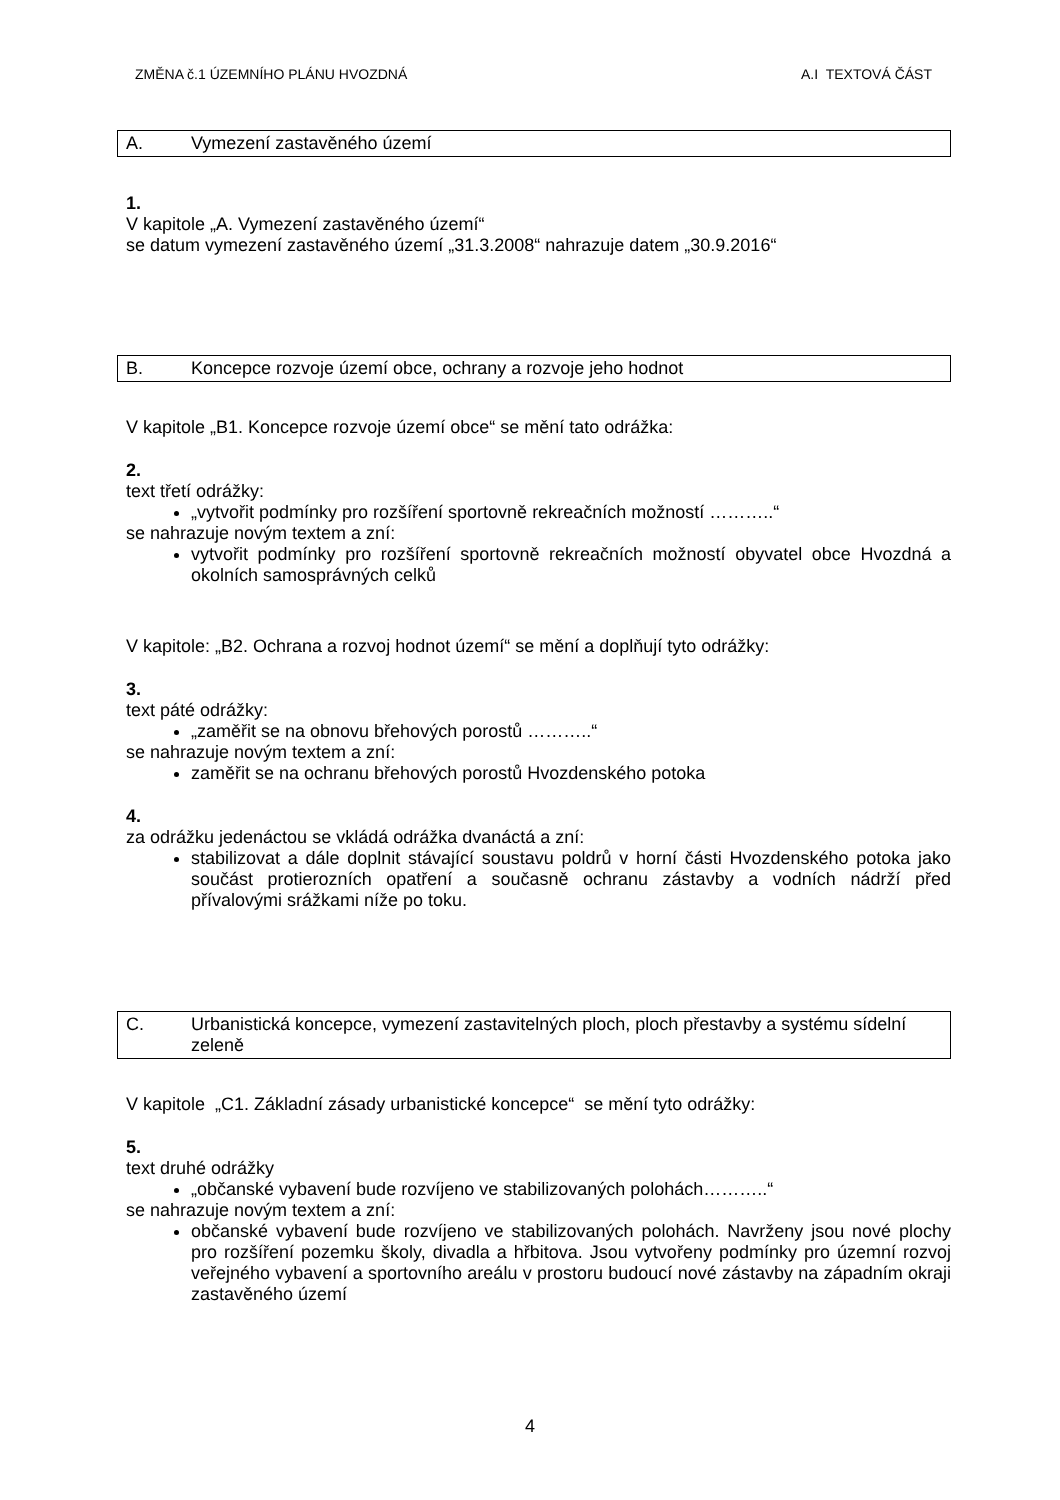ZMĚNA č.1 ÚZEMNÍHO PLÁNU HVOZDNÁ A.I TEXTOVÁ ČÁST
A. Vymezení zastavěného území
1.
V kapitole „A. Vymezení zastavěného území“
se datum vymezení zastavěného území „31.3.2008“ nahrazuje datem „30.9.2016“
B. Koncepce rozvoje území obce, ochrany a rozvoje jeho hodnot
V kapitole „B1. Koncepce rozvoje území obce“ se mění tato odrážka:
2.
text třetí odrážky:
„vytvořit podmínky pro rozšíření sportovně rekreačních možností ………..“
se nahrazuje novým textem a zní:
vytvořit podmínky pro rozšíření sportovně rekreačních možností obyvatel obce Hvozdná a okolních samosprávných celků
V kapitole: „B2. Ochrana a rozvoj hodnot území“ se mění a doplňují tyto odrážky:
3.
text páté odrážky:
„zaměřit se na obnovu břehových porostů ………..“
se nahrazuje novým textem a zní:
zaměřit se na ochranu břehových porostů Hvozdenského potoka
4.
za odrážku jedenáctou se vkládá odrážka dvanáctá a zní:
stabilizovat a dále doplnit stávající soustavu poldrů v horní části Hvozdenského potoka jako součást protierozních opatření a současně ochranu zástavby a vodních nádrží před přívalovými srážkami níže po toku.
C. Urbanistická koncepce, vymezení zastavitelných ploch, ploch přestavby a systému sídelní zeleně
V kapitole „C1. Základní zásady urbanistické koncepce“ se mění tyto odrážky:
5.
text druhé odrážky
„občanské vybavení bude rozvíjeno ve stabilizovaných polohách………..“
se nahrazuje novým textem a zní:
občanské vybavení bude rozvíjeno ve stabilizovaných polohách. Navrženy jsou nové plochy pro rozšíření pozemku školy, divadla a hřbitova. Jsou vytvořeny podmínky pro územní rozvoj veřejného vybavení a sportovního areálu v prostoru budoucí nové zástavby na západním okraji zastavěného území
4